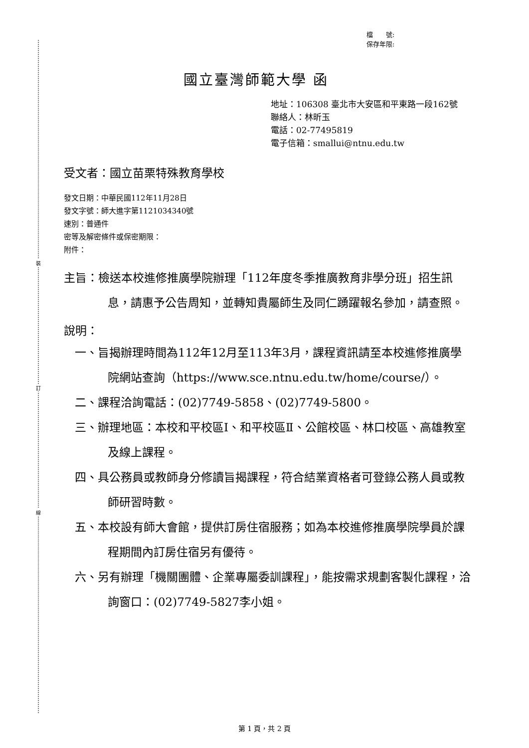裝
訂
線
檔　　號:
保存年限:
國立臺灣師範大學 函
地址：106308 臺北市大安區和平東路一段162號
聯絡人：林昕玉
電話：02-77495819
電子信箱：smallui@ntnu.edu.tw
受文者：國立苗栗特殊教育學校
發文日期：中華民國112年11月28日
發文字號：師大進字第1121034340號
速別：普通件
密等及解密條件或保密期限：
附件：
主旨：檢送本校進修推廣學院辦理「112年度冬季推廣教育非學分班」招生訊息，請惠予公告周知，並轉知貴屬師生及同仁踴躍報名參加，請查照。
說明：
一、旨揭辦理時間為112年12月至113年3月，課程資訊請至本校進修推廣學院網站查詢（https://www.sce.ntnu.edu.tw/home/course/）。
二、課程洽詢電話：(02)7749-5858、(02)7749-5800。
三、辦理地區：本校和平校區Ⅰ、和平校區Ⅱ、公館校區、林口校區、高雄教室及線上課程。
四、具公務員或教師身分修讀旨揭課程，符合結業資格者可登錄公務人員或教師研習時數。
五、本校設有師大會館，提供訂房住宿服務；如為本校進修推廣學院學員於課程期間內訂房住宿另有優待。
六、另有辦理「機關團體、企業專屬委訓課程」，能按需求規劃客製化課程，洽詢窗口：(02)7749-5827李小姐。
第 1 頁，共 2 頁